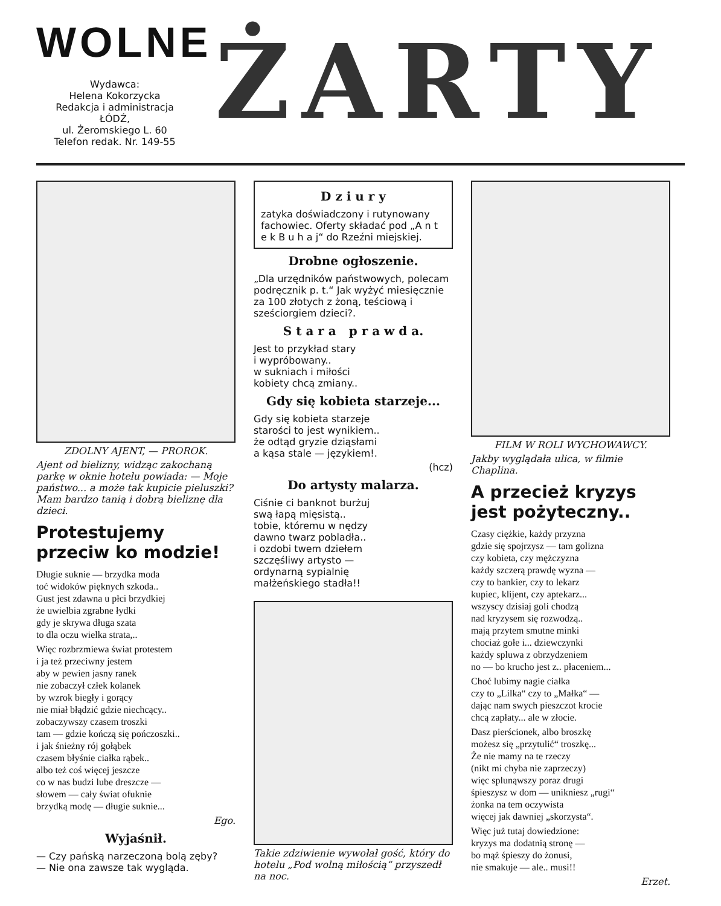WOLNE
Wydawca:
Helena Kokorzycka
Redakcja i administracja
ŁÓDŹ,
ul. Żeromskiego L. 60
Telefon redak. Nr. 149-55
ŻARTY
ZDOLNY AJENT, — PROROK.
Ajent od bielizny, widząc zakochaną parkę w oknie hotelu powiada: — Moje państwo... a może tak kupicie pieluszki? Mam bardzo tanią i dobrą bieliznę dla dzieci.
Protestujemy przeciw ko modzie!
Długie suknie — brzydka moda
toć widoków pięknych szkoda..
Gust jest zdawna u płci brzydkiej
że uwielbia zgrabne łydki
gdy je skrywa długa szata
to dla oczu wielka strata,..
Więc rozbrzmiewa świat protestem
i ja też przeciwny jestem
aby w pewien jasny ranek
nie zobaczył człek kolanek
by wzrok biegły i gorący
nie miał błądzić gdzie niechcący..
zobaczywszy czasem troszki
tam — gdzie kończą się pończoszki..
i jak śnieżny rój gołąbek
czasem błyśnie ciałka rąbek..
albo też coś więcej jeszcze
co w nas budzi lube dreszcze —
słowem — cały świat ofuknie
brzydką modę — długie suknie...
Ego.
Wyjaśnił.
— Czy pańską narzeczoną bolą zęby?
— Nie ona zawsze tak wygląda.
D z i u r y
zatyka doświadczony i rutynowany fachowiec. Oferty składać pod „A n t e k B u h a j“ do Rzeźni miejskiej.
Drobne ogłoszenie.
„Dla urzędników państwowych, polecam podręcznik p. t.“ Jak wyżyć miesięcznie za 100 złotych z żoną, teściową i sześciorgiem dzieci?.
S t a r a p r a w d a.
Jest to przykład stary
i wypróbowany..
w sukniach i miłości
kobiety chcą zmiany..
Gdy się kobieta starzeje...
Gdy się kobieta starzeje
starości to jest wynikiem..
że odtąd gryzie dziąsłami
a kąsa stale — językiem!.
(hcz)
Do artysty malarza.
Ciśnie ci banknot burżuj
swą łapą mięsistą..
tobie, któremu w nędzy
dawno twarz pobladła..
i ozdobi twem dziełem
szczęśliwy artysto —
ordynarną sypialnię
małżeńskiego stadła!!
Takie zdziwienie wywołał gość, który do hotelu „Pod wolną miłością“ przyszedł na noc.
FILM W ROLI WYCHOWAWCY.
Jakby wyglądała ulica, w filmie Chaplina.
A przecież kryzys jest pożyteczny..
Czasy ciężkie, każdy przyzna
gdzie się spojrzysz — tam golizna
czy kobieta, czy mężczyzna
każdy szczerą prawdę wyzna —
czy to bankier, czy to lekarz
kupiec, klijent, czy aptekarz...
wszyscy dzisiaj goli chodzą
nad kryzysem się rozwodzą..
mają przytem smutne minki
chociaż gołe i... dziewczynki
każdy spluwa z obrzydzeniem
no — bo krucho jest z.. płaceniem...
Choć lubimy nagie ciałka
czy to „Lilka“ czy to „Małka“ —
dając nam swych pieszczot krocie
chcą zapłaty... ale w złocie.
Dasz pierścionek, albo broszkę
możesz się „przytulić“ troszkę...
Że nie mamy na te rzeczy
(nikt mi chyba nie zaprzeczy)
więc splunąwszy poraz drugi
śpieszysz w dom — unikniesz „rugi“
żonka na tem oczywista
więcej jak dawniej „skorzysta“.
Więc już tutaj dowiedzione:
kryzys ma dodatnią stronę —
bo mąż śpieszy do żonusi,
nie smakuje — ale.. musi!!
Erzet.